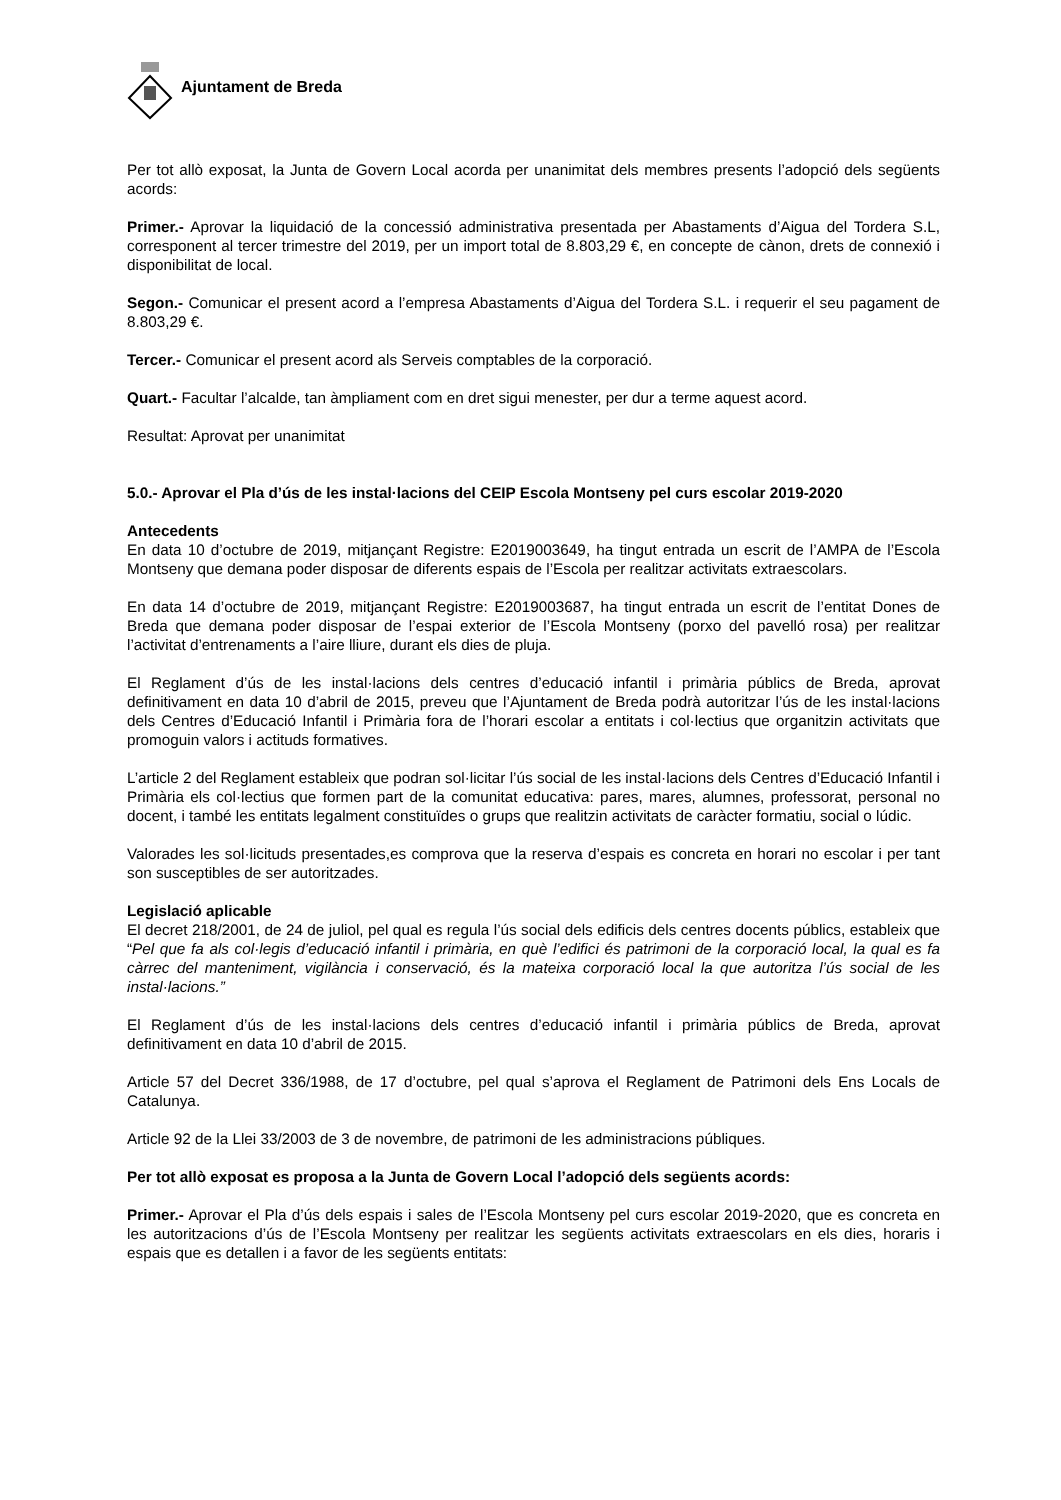Ajuntament de Breda
Per tot allò exposat, la Junta de Govern Local acorda per unanimitat dels membres presents l’adopció dels següents acords:
Primer.- Aprovar la liquidació de la concessió administrativa presentada per Abastaments d’Aigua del Tordera S.L, corresponent al tercer trimestre del 2019, per un import total de 8.803,29 €, en concepte de cànon, drets de connexió i disponibilitat de local.
Segon.- Comunicar el present acord a l’empresa Abastaments d’Aigua del Tordera S.L. i requerir el seu pagament de 8.803,29 €.
Tercer.- Comunicar el present acord als Serveis comptables de la corporació.
Quart.- Facultar l’alcalde, tan àmpliament com en dret sigui menester, per dur a terme aquest acord.
Resultat: Aprovat per unanimitat
5.0.- Aprovar el Pla d’ús de les instal·lacions del CEIP Escola Montseny pel curs escolar 2019-2020
Antecedents
En data 10 d’octubre de 2019, mitjançant Registre: E2019003649, ha tingut entrada un escrit de l’AMPA de l’Escola Montseny que demana poder disposar de diferents espais de l’Escola per realitzar activitats extraescolars.
En data 14 d’octubre de 2019, mitjançant Registre: E2019003687, ha tingut entrada un escrit de l’entitat Dones de Breda que demana poder disposar de l’espai exterior de l’Escola Montseny (porxo del pavelló rosa) per realitzar l’activitat d’entrenaments a l’aire lliure, durant els dies de pluja.
El Reglament d’ús de les instal·lacions dels centres d’educació infantil i primària públics de Breda, aprovat definitivament en data 10 d’abril de 2015, preveu que l’Ajuntament de Breda podrà autoritzar l’ús de les instal·lacions dels Centres d’Educació Infantil i Primària fora de l’horari escolar a entitats i col·lectius que organitzin activitats que promoguin valors i actituds formatives.
L’article 2 del Reglament estableix que podran sol·licitar l’ús social de les instal·lacions dels Centres d’Educació Infantil i Primària els col·lectius que formen part de la comunitat educativa: pares, mares, alumnes, professorat, personal no docent, i també les entitats legalment constituïdes o grups que realitzin activitats de caràcter formatiu, social o lúdic.
Valorades les sol·licituds presentades,es comprova que la reserva d’espais es concreta en horari no escolar i per tant son susceptibles de ser autoritzades.
Legislació aplicable
El decret 218/2001, de 24 de juliol, pel qual es regula l’ús social dels edificis dels centres docents públics, estableix que “Pel que fa als col·legis d’educació infantil i primària, en què l’edifici és patrimoni de la corporació local, la qual es fa càrrec del manteniment, vigilància i conservació, és la mateixa corporació local la que autoritza l’ús social de les instal·lacions.”
El Reglament d’ús de les instal·lacions dels centres d’educació infantil i primària públics de Breda, aprovat definitivament en data 10 d’abril de 2015.
Article 57 del Decret 336/1988, de 17 d’octubre, pel qual s’aprova el Reglament de Patrimoni dels Ens Locals de Catalunya.
Article 92 de la Llei 33/2003 de 3 de novembre, de patrimoni de les administracions públiques.
Per tot allò exposat es proposa a la Junta de Govern Local l’adopció dels següents acords:
Primer.- Aprovar el Pla d’ús dels espais i sales de l’Escola Montseny pel curs escolar 2019-2020, que es concreta en les autoritzacions d’ús de l’Escola Montseny per realitzar les següents activitats extraescolars en els dies, horaris i espais que es detallen i a favor de les següents entitats: